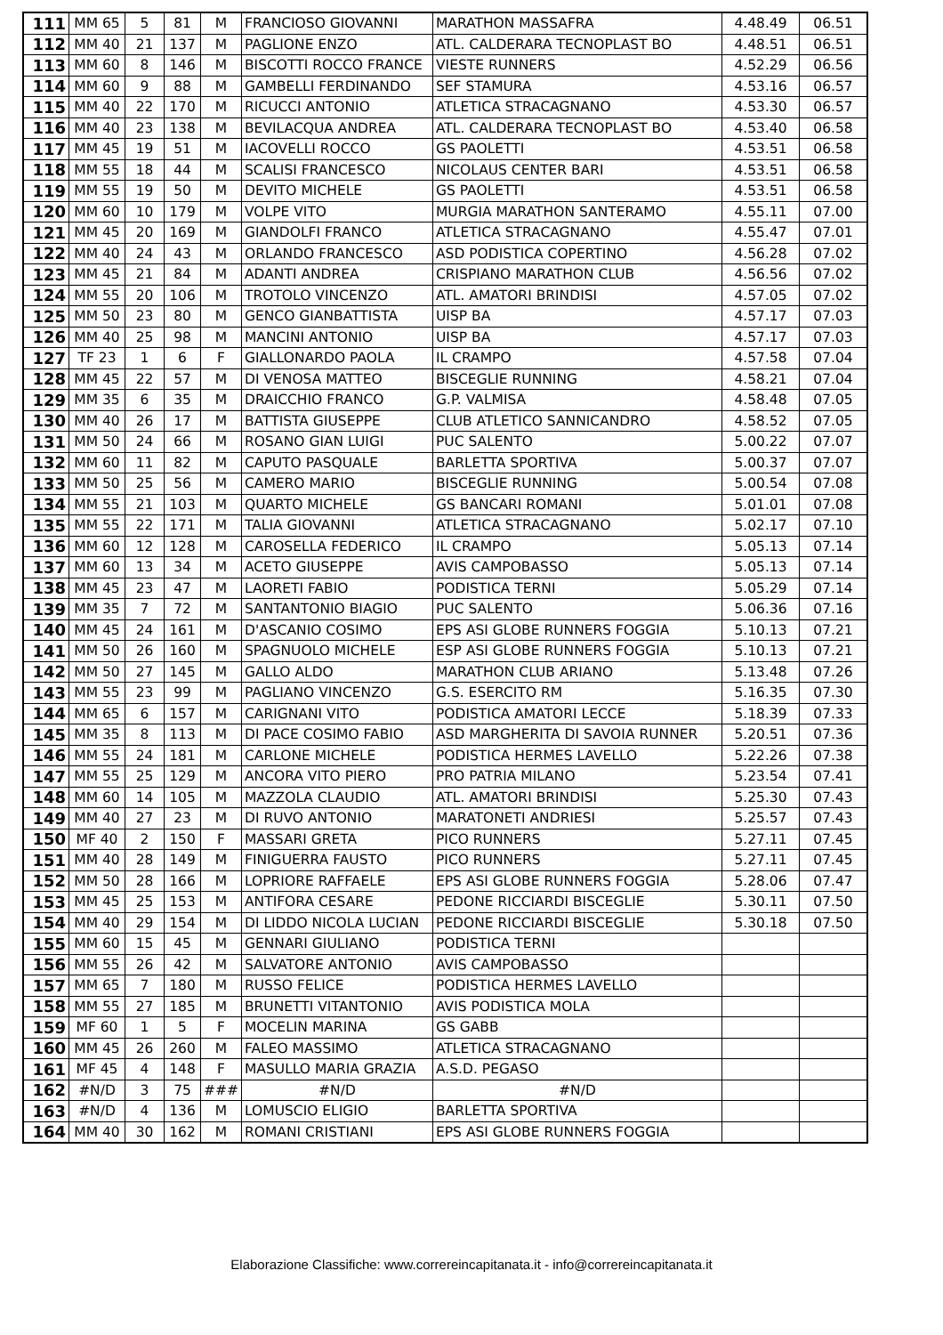| 111 | MM 65 | 5 | 81 | M | FRANCIOSO GIOVANNI | MARATHON MASSAFRA | 4.48.49 | 06.51 |
| 112 | MM 40 | 21 | 137 | M | PAGLIONE ENZO | ATL. CALDERARA TECNOPLAST BO | 4.48.51 | 06.51 |
| 113 | MM 60 | 8 | 146 | M | BISCOTTI ROCCO FRANCE | VIESTE RUNNERS | 4.52.29 | 06.56 |
| 114 | MM 60 | 9 | 88 | M | GAMBELLI FERDINANDO | SEF STAMURA | 4.53.16 | 06.57 |
| 115 | MM 40 | 22 | 170 | M | RICUCCI ANTONIO | ATLETICA STRACAGNANO | 4.53.30 | 06.57 |
| 116 | MM 40 | 23 | 138 | M | BEVILACQUA ANDREA | ATL. CALDERARA TECNOPLAST BO | 4.53.40 | 06.58 |
| 117 | MM 45 | 19 | 51 | M | IACOVELLI ROCCO | GS PAOLETTI | 4.53.51 | 06.58 |
| 118 | MM 55 | 18 | 44 | M | SCALISI FRANCESCO | NICOLAUS CENTER BARI | 4.53.51 | 06.58 |
| 119 | MM 55 | 19 | 50 | M | DEVITO MICHELE | GS PAOLETTI | 4.53.51 | 06.58 |
| 120 | MM 60 | 10 | 179 | M | VOLPE VITO | MURGIA MARATHON SANTERAMO | 4.55.11 | 07.00 |
| 121 | MM 45 | 20 | 169 | M | GIANDOLFI FRANCO | ATLETICA STRACAGNANO | 4.55.47 | 07.01 |
| 122 | MM 40 | 24 | 43 | M | ORLANDO FRANCESCO | ASD PODISTICA COPERTINO | 4.56.28 | 07.02 |
| 123 | MM 45 | 21 | 84 | M | ADANTI ANDREA | CRISPIANO MARATHON CLUB | 4.56.56 | 07.02 |
| 124 | MM 55 | 20 | 106 | M | TROTOLO VINCENZO | ATL. AMATORI BRINDISI | 4.57.05 | 07.02 |
| 125 | MM 50 | 23 | 80 | M | GENCO GIANBATTISTA | UISP BA | 4.57.17 | 07.03 |
| 126 | MM 40 | 25 | 98 | M | MANCINI ANTONIO | UISP BA | 4.57.17 | 07.03 |
| 127 | TF 23 | 1 | 6 | F | GIALLONARDO PAOLA | IL CRAMPO | 4.57.58 | 07.04 |
| 128 | MM 45 | 22 | 57 | M | DI VENOSA MATTEO | BISCEGLIE RUNNING | 4.58.21 | 07.04 |
| 129 | MM 35 | 6 | 35 | M | DRAICCHIO FRANCO | G.P. VALMISA | 4.58.48 | 07.05 |
| 130 | MM 40 | 26 | 17 | M | BATTISTA GIUSEPPE | CLUB ATLETICO SANNICANDRO | 4.58.52 | 07.05 |
| 131 | MM 50 | 24 | 66 | M | ROSANO GIAN LUIGI | PUC SALENTO | 5.00.22 | 07.07 |
| 132 | MM 60 | 11 | 82 | M | CAPUTO PASQUALE | BARLETTA SPORTIVA | 5.00.37 | 07.07 |
| 133 | MM 50 | 25 | 56 | M | CAMERO MARIO | BISCEGLIE RUNNING | 5.00.54 | 07.08 |
| 134 | MM 55 | 21 | 103 | M | QUARTO MICHELE | GS BANCARI ROMANI | 5.01.01 | 07.08 |
| 135 | MM 55 | 22 | 171 | M | TALIA GIOVANNI | ATLETICA STRACAGNANO | 5.02.17 | 07.10 |
| 136 | MM 60 | 12 | 128 | M | CAROSELLA FEDERICO | IL CRAMPO | 5.05.13 | 07.14 |
| 137 | MM 60 | 13 | 34 | M | ACETO GIUSEPPE | AVIS CAMPOBASSO | 5.05.13 | 07.14 |
| 138 | MM 45 | 23 | 47 | M | LAORETI FABIO | PODISTICA TERNI | 5.05.29 | 07.14 |
| 139 | MM 35 | 7 | 72 | M | SANTANTONIO BIAGIO | PUC SALENTO | 5.06.36 | 07.16 |
| 140 | MM 45 | 24 | 161 | M | D'ASCANIO COSIMO | EPS ASI GLOBE RUNNERS FOGGIA | 5.10.13 | 07.21 |
| 141 | MM 50 | 26 | 160 | M | SPAGNUOLO MICHELE | ESP ASI GLOBE RUNNERS FOGGIA | 5.10.13 | 07.21 |
| 142 | MM 50 | 27 | 145 | M | GALLO ALDO | MARATHON CLUB ARIANO | 5.13.48 | 07.26 |
| 143 | MM 55 | 23 | 99 | M | PAGLIANO VINCENZO | G.S. ESERCITO RM | 5.16.35 | 07.30 |
| 144 | MM 65 | 6 | 157 | M | CARIGNANI VITO | PODISTICA AMATORI LECCE | 5.18.39 | 07.33 |
| 145 | MM 35 | 8 | 113 | M | DI PACE COSIMO FABIO | ASD MARGHERITA DI SAVOIA RUNNER | 5.20.51 | 07.36 |
| 146 | MM 55 | 24 | 181 | M | CARLONE MICHELE | PODISTICA HERMES LAVELLO | 5.22.26 | 07.38 |
| 147 | MM 55 | 25 | 129 | M | ANCORA VITO PIERO | PRO PATRIA MILANO | 5.23.54 | 07.41 |
| 148 | MM 60 | 14 | 105 | M | MAZZOLA CLAUDIO | ATL. AMATORI BRINDISI | 5.25.30 | 07.43 |
| 149 | MM 40 | 27 | 23 | M | DI RUVO ANTONIO | MARATONETI ANDRIESI | 5.25.57 | 07.43 |
| 150 | MF 40 | 2 | 150 | F | MASSARI GRETA | PICO RUNNERS | 5.27.11 | 07.45 |
| 151 | MM 40 | 28 | 149 | M | FINIGUERRA FAUSTO | PICO RUNNERS | 5.27.11 | 07.45 |
| 152 | MM 50 | 28 | 166 | M | LOPRIORE RAFFAELE | EPS ASI GLOBE RUNNERS FOGGIA | 5.28.06 | 07.47 |
| 153 | MM 45 | 25 | 153 | M | ANTIFORA CESARE | PEDONE RICCIARDI BISCEGLIE | 5.30.11 | 07.50 |
| 154 | MM 40 | 29 | 154 | M | DI LIDDO NICOLA LUCIAN | PEDONE RICCIARDI BISCEGLIE | 5.30.18 | 07.50 |
| 155 | MM 60 | 15 | 45 | M | GENNARI GIULIANO | PODISTICA TERNI | | |
| 156 | MM 55 | 26 | 42 | M | SALVATORE ANTONIO | AVIS CAMPOBASSO | | |
| 157 | MM 65 | 7 | 180 | M | RUSSO FELICE | PODISTICA HERMES LAVELLO | | |
| 158 | MM 55 | 27 | 185 | M | BRUNETTI VITANTONIO | AVIS PODISTICA MOLA | | |
| 159 | MF 60 | 1 | 5 | F | MOCELIN MARINA | GS GABB | | |
| 160 | MM 45 | 26 | 260 | M | FALEO MASSIMO | ATLETICA STRACAGNANO | | |
| 161 | MF 45 | 4 | 148 | F | MASULLO MARIA GRAZIA | A.S.D. PEGASO | | |
| 162 | #N/D | 3 | 75 | ### | #N/D | #N/D | | |
| 163 | #N/D | 4 | 136 | M | LOMUSCIO ELIGIO | BARLETTA SPORTIVA | | |
| 164 | MM 40 | 30 | 162 | M | ROMANI CRISTIANI | EPS ASI GLOBE RUNNERS FOGGIA | | |
Elaborazione Classifiche: www.correreincapitanata.it - info@correreincapitanata.it